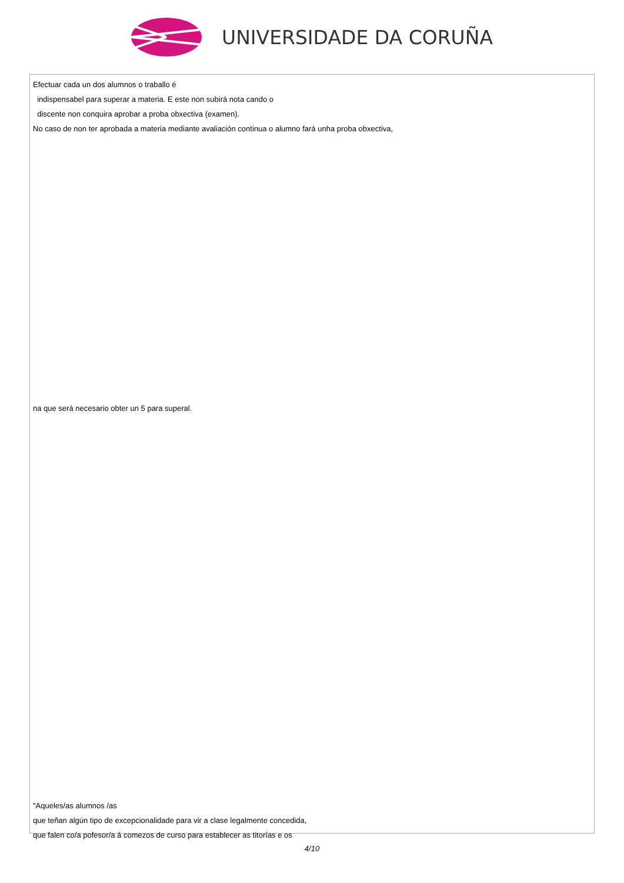UNIVERSIDADE DA CORUÑA
Efectuar cada un dos alumnos o traballo é
indispensabel para superar a materia. E este non subirá nota cando o
discente non conquira aprobar a proba obxectiva (examen).
No caso de non ter aprobada a materia mediante avaliación continua o alumno fará unha proba obxectiva,
na que será necesario obter un 5 para superal.
"Aqueles/as alumnos /as
que teñan algún tipo de excepcionalidade para vir a clase legalmente concedida,
que falen co/a pofesor/a á comezos de curso para establecer as titorías e os
4/10